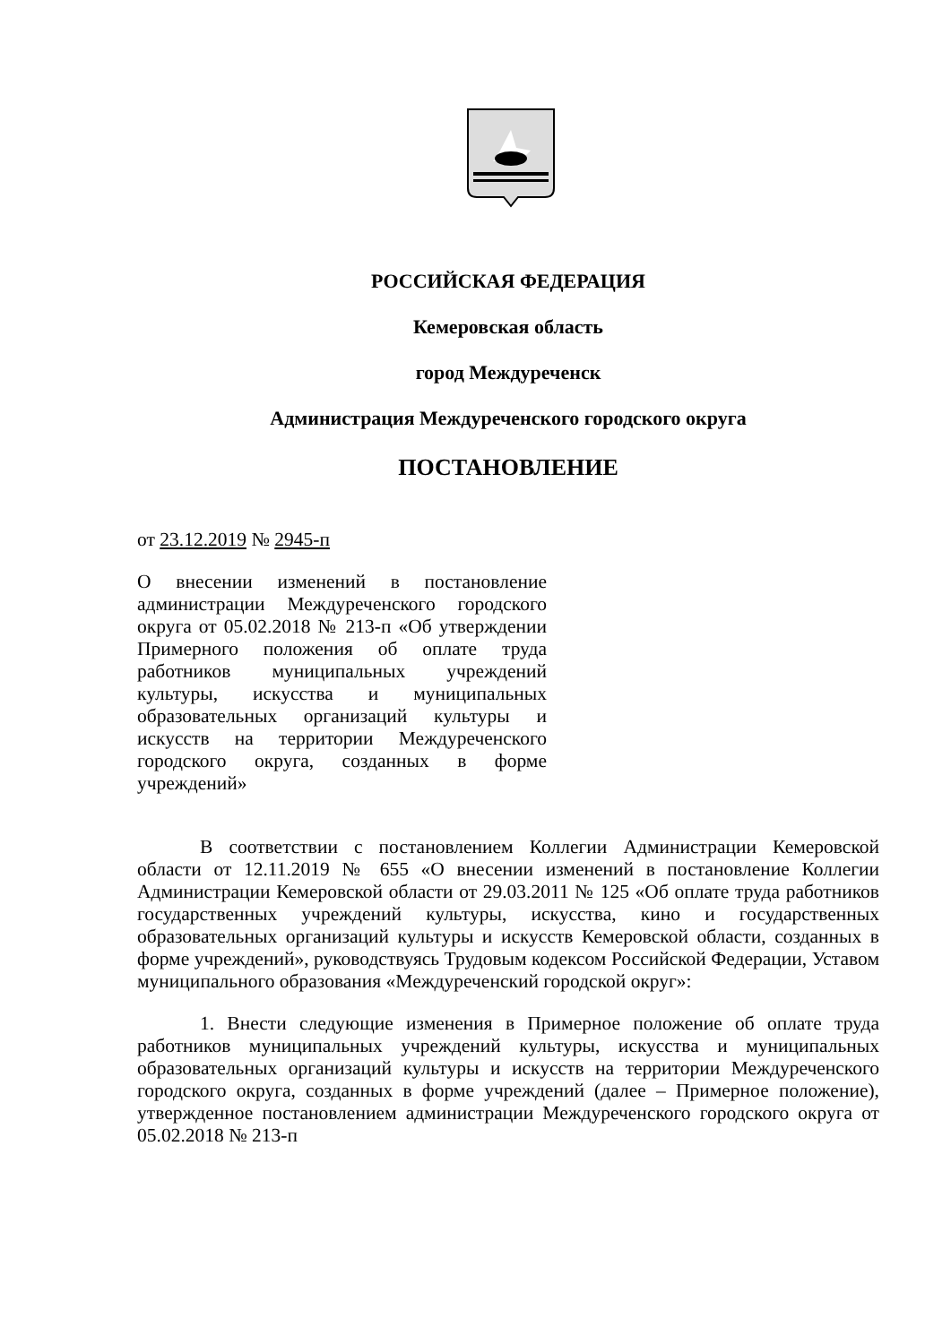РОССИЙСКАЯ ФЕДЕРАЦИЯ
Кемеровская область
город Междуреченск
Администрация Междуреченского городского округа
ПОСТАНОВЛЕНИЕ
от 23.12.2019 № 2945-п
О внесении изменений в постановление администрации Междуреченского городского округа от 05.02.2018 № 213-п «Об утверждении Примерного положения об оплате труда работников муниципальных учреждений культуры, искусства и муниципальных образовательных организаций культуры и искусств на территории Междуреченского городского округа, созданных в форме учреждений»
В соответствии с постановлением Коллегии Администрации Кемеровской области от 12.11.2019 № 655 «О внесении изменений в постановление Коллегии Администрации Кемеровской области от 29.03.2011 № 125 «Об оплате труда работников государственных учреждений культуры, искусства, кино и государственных образовательных организаций культуры и искусств Кемеровской области, созданных в форме учреждений», руководствуясь Трудовым кодексом Российской Федерации, Уставом муниципального образования «Междуреченский городской округ»:
1. Внести следующие изменения в Примерное положение об оплате труда работников муниципальных учреждений культуры, искусства и муниципальных образовательных организаций культуры и искусств на территории Междуреченского городского округа, созданных в форме учреждений (далее – Примерное положение), утвержденное постановлением администрации Междуреченского городского округа от 05.02.2018 № 213-п